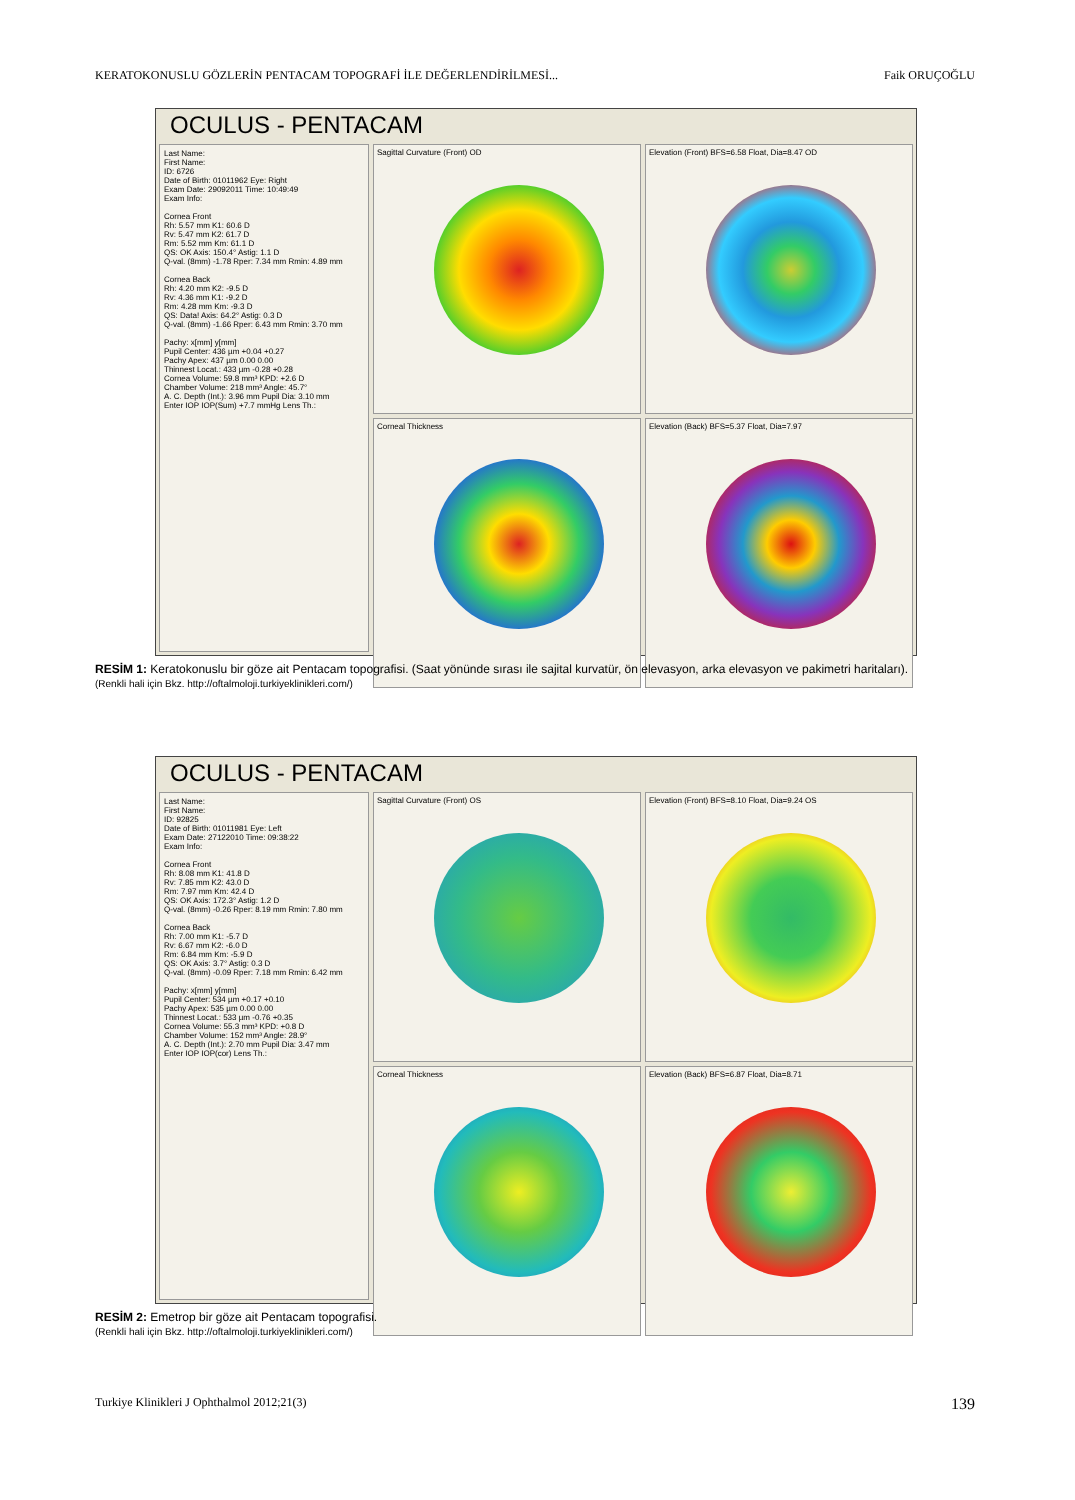KERATOKONUSLU GÖZLERİN PENTACAM TOPOGRAFİ İLE DEĞERLENDİRİLMESİ... Faik ORUÇOĞLU
OCULUS - PENTACAM
Last Name:
First Name:
ID: 6726
Date of Birth: 01011962 Eye: Right
Exam Date: 29092011 Time: 10:49:49
Exam Info:
Cornea Front
Rh: 5.57 mm K1: 60.6 D
Rv: 5.47 mm K2: 61.7 D
Rm: 5.52 mm Km: 61.1 D
QS: OK Axis: 150.4° Astig: 1.1 D
Q-val. (8mm) -1.78 Rper: 7.34 mm Rmin: 4.89 mm
Cornea Back
Rh: 4.20 mm K2: -9.5 D
Rv: 4.36 mm K1: -9.2 D
Rm: 4.28 mm Km: -9.3 D
QS: Data! Axis: 64.2° Astig: 0.3 D
Q-val. (8mm) -1.66 Rper: 6.43 mm Rmin: 3.70 mm
Pachy: x[mm] y[mm]
Pupil Center: 436 µm +0.04 +0.27
Pachy Apex: 437 µm 0.00 0.00
Thinnest Locat.: 433 µm -0.28 +0.28
Cornea Volume: 59.8 mm³ KPD: +2.6 D
Chamber Volume: 218 mm³ Angle: 45.7°
A. C. Depth (Int.): 3.96 mm Pupil Dia: 3.10 mm
Enter IOP IOP(Sum) +7.7 mmHg Lens Th.:
Sagittal Curvature (Front) OD
Elevation (Front) BFS=6.58 Float, Dia=8.47 OD
Corneal Thickness
Elevation (Back) BFS=5.37 Float, Dia=7.97
RESİM 1: Keratokonuslu bir göze ait Pentacam topografisi. (Saat yönünde sırası ile sajital kurvatür, ön elevasyon, arka elevasyon ve pakimetri haritaları).
(Renkli hali için Bkz. http://oftalmoloji.turkiyeklinikleri.com/)
OCULUS - PENTACAM
Last Name:
First Name:
ID: 92825
Date of Birth: 01011981 Eye: Left
Exam Date: 27122010 Time: 09:38:22
Exam Info:
Cornea Front
Rh: 8.08 mm K1: 41.8 D
Rv: 7.85 mm K2: 43.0 D
Rm: 7.97 mm Km: 42.4 D
QS: OK Axis: 172.3° Astig: 1.2 D
Q-val. (8mm) -0.26 Rper: 8.19 mm Rmin: 7.80 mm
Cornea Back
Rh: 7.00 mm K1: -5.7 D
Rv: 6.67 mm K2: -6.0 D
Rm: 6.84 mm Km: -5.9 D
QS: OK Axis: 3.7° Astig: 0.3 D
Q-val. (8mm) -0.09 Rper: 7.18 mm Rmin: 6.42 mm
Pachy: x[mm] y[mm]
Pupil Center: 534 µm +0.17 +0.10
Pachy Apex: 535 µm 0.00 0.00
Thinnest Locat.: 533 µm -0.76 +0.35
Cornea Volume: 55.3 mm³ KPD: +0.8 D
Chamber Volume: 152 mm³ Angle: 28.9°
A. C. Depth (Int.): 2.70 mm Pupil Dia: 3.47 mm
Enter IOP IOP(cor) Lens Th.:
Sagittal Curvature (Front) OS
Elevation (Front) BFS=8.10 Float, Dia=9.24 OS
Corneal Thickness
Elevation (Back) BFS=6.87 Float, Dia=8.71
RESİM 2: Emetrop bir göze ait Pentacam topografisi.
(Renkli hali için Bkz. http://oftalmoloji.turkiyeklinikleri.com/)
Turkiye Klinikleri J Ophthalmol 2012;21(3) 139